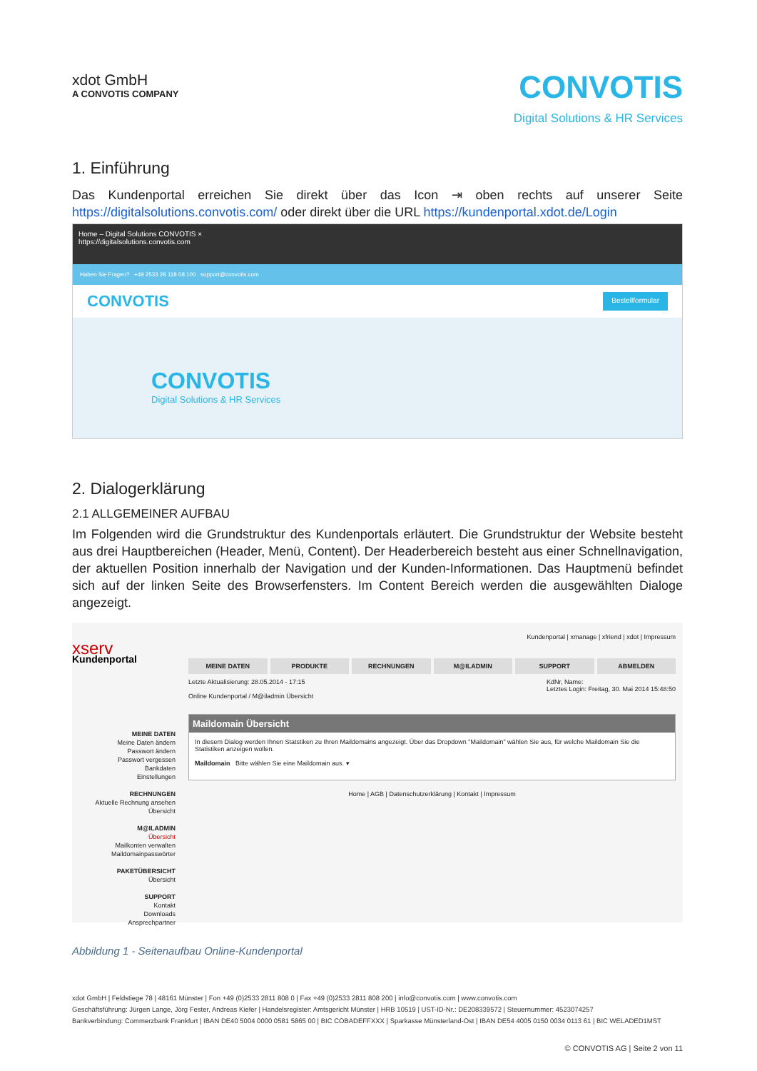xdot GmbH
A CONVOTIS COMPANY
CONVOTIS
Digital Solutions & HR Services
1. Einführung
Das Kundenportal erreichen Sie direkt über das Icon ⇥ oben rechts auf unserer Seite https://digitalsolutions.convotis.com/ oder direkt über die URL https://kundenportal.xdot.de/Login
Home – Digital Solutions CONVOTIS ×
https://digitalsolutions.convotis.com
Haben Sie Fragen? +49 2533 28 118 08 100 support@convotis.com
CONVOTIS Bestellformular
CONVOTIS
Digital Solutions & HR Services
2. Dialogerklärung
2.1 ALLGEMEINER AUFBAU
Im Folgenden wird die Grundstruktur des Kundenportals erläutert. Die Grundstruktur der Website besteht aus drei Hauptbereichen (Header, Menü, Content). Der Headerbereich besteht aus einer Schnellnavigation, der aktuellen Position innerhalb der Navigation und der Kunden-Informationen. Das Hauptmenü befindet sich auf der linken Seite des Browserfensters. Im Content Bereich werden die ausgewählten Dialoge angezeigt.
xserv
Kundenportal
MEINE DATEN
Meine Daten ändern
Passwort ändern
Passwort vergessen
Bankdaten
Einstellungen
RECHNUNGEN
Aktuelle Rechnung ansehen
Übersicht
M@ILADMIN
Übersicht
Mailkonten verwalten
Maildomainpasswörter
PAKETÜBERSICHT
Übersicht
SUPPORT
Kontakt
Downloads
Ansprechpartner
Kundenportal | xmanage | xfriend | xdot | Impressum
MEINE DATEN PRODUKTE RECHNUNGEN M@ILADMIN SUPPORT ABMELDEN
Letzte Aktualisierung: 28.05.2014 - 17:15 KdNr, Name:
Letztes Login: Freitag, 30. Mai 2014 15:48:50
Online Kundenportal / M@iladmin Übersicht
Maildomain Übersicht
In diesem Dialog werden Ihnen Statstiken zu Ihren Maildomains angezeigt. Über das Dropdown "Maildomain" wählen Sie aus, für welche Maildomain Sie die Statistiken anzeigen wollen.
Maildomain Bitte wählen Sie eine Maildomain aus. ▾
Home | AGB | Datenschutzerklärung | Kontakt | Impressum
Abbildung 1 - Seitenaufbau Online-Kundenportal
xdot GmbH | Feldstiege 78 | 48161 Münster | Fon +49 (0)2533 2811 808 0 | Fax +49 (0)2533 2811 808 200 | info@convotis.com | www.convotis.com
Geschäftsführung: Jürgen Lange, Jörg Fester, Andreas Kiefer | Handelsregister: Amtsgericht Münster | HRB 10519 | UST-ID-Nr.: DE208339572 | Steuernummer: 4523074257
Bankverbindung: Commerzbank Frankfurt | IBAN DE40 5004 0000 0581 5865 00 | BIC COBADEFFXXX | Sparkasse Münsterland-Ost | IBAN DE54 4005 0150 0034 0113 61 | BIC WELADED1MST
© CONVOTIS AG | Seite 2 von 11